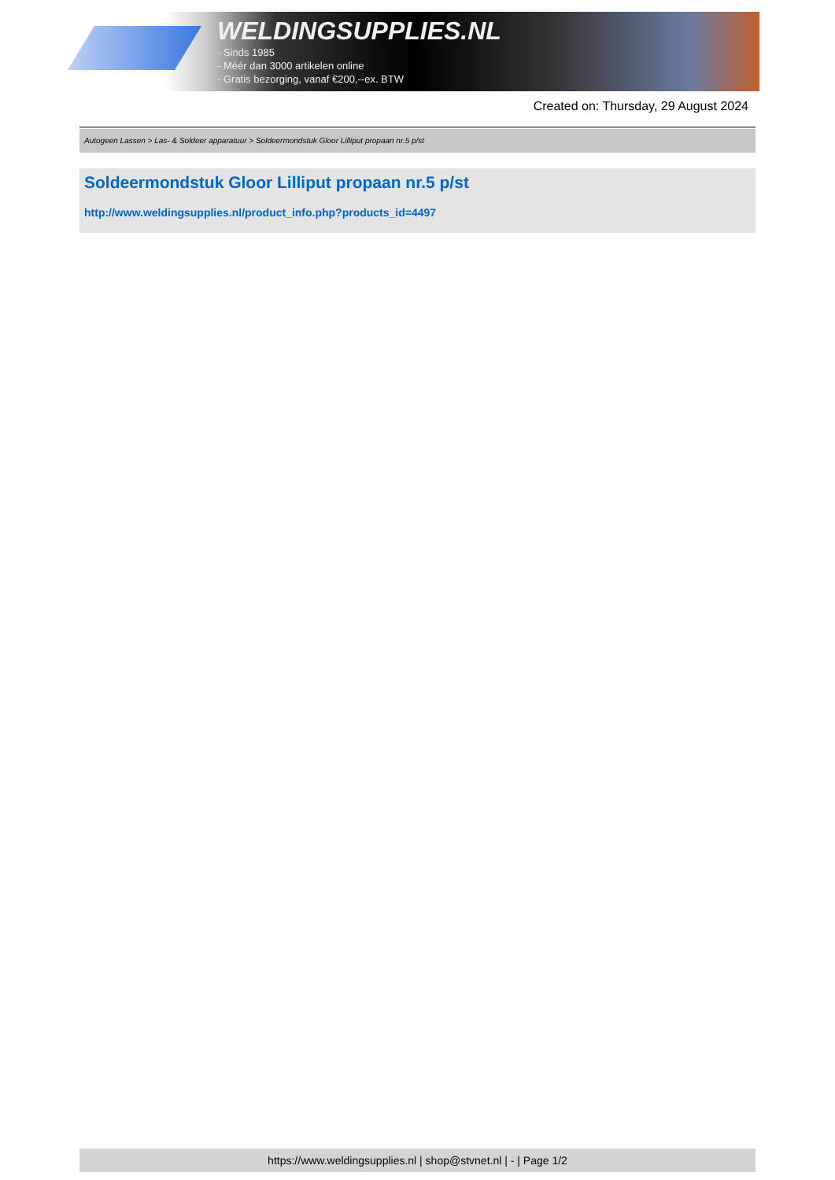WELDINGSUPPLIES.NL
- Sinds 1985
- Méér dan 3000 artikelen online
- Gratis bezorging, vanaf €200,--ex. BTW
Created on: Thursday, 29 August 2024
Autogeen Lassen > Las- & Soldeer apparatuur > Soldeermondstuk Gloor Lilliput propaan nr.5 p/st
Soldeermondstuk Gloor Lilliput propaan nr.5 p/st
http://www.weldingsupplies.nl/product_info.php?products_id=4497
https://www.weldingsupplies.nl | shop@stvnet.nl | - | Page 1/2